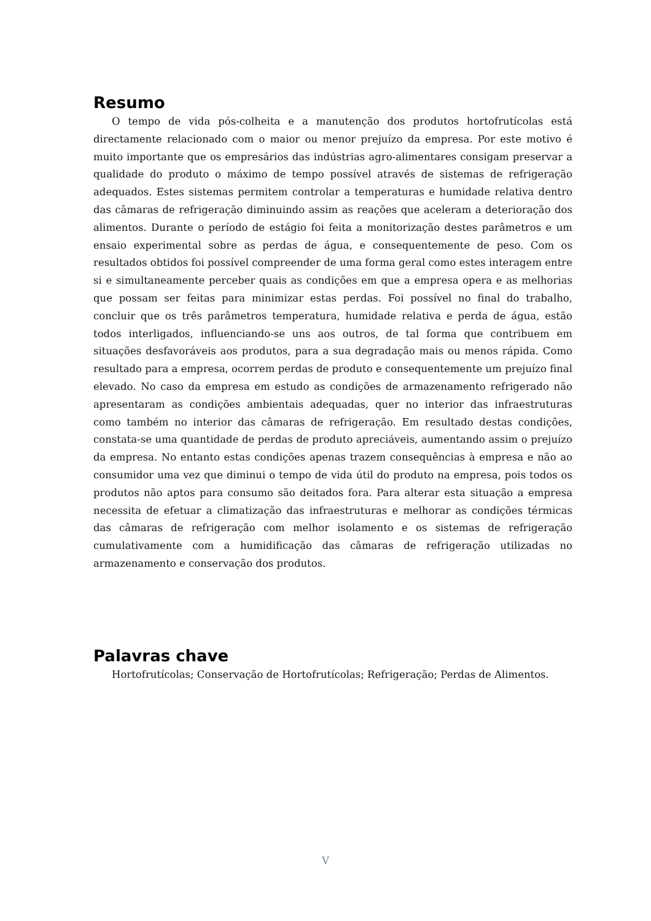Resumo
O tempo de vida pós-colheita e a manutenção dos produtos hortofrutícolas está directamente relacionado com o maior ou menor prejuízo da empresa. Por este motivo é muito importante que os empresários das indústrias agro-alimentares consigam preservar a qualidade do produto o máximo de tempo possível através de sistemas de refrigeração adequados. Estes sistemas permitem controlar a temperaturas e humidade relativa dentro das câmaras de refrigeração diminuindo assim as reações que aceleram a deterioração dos alimentos. Durante o período de estágio foi feita a monitorização destes parâmetros e um ensaio experimental sobre as perdas de água, e consequentemente de peso. Com os resultados obtidos foi possível compreender de uma forma geral como estes interagem entre si e simultaneamente perceber quais as condições em que a empresa opera e as melhorias que possam ser feitas para minimizar estas perdas. Foi possível no final do trabalho, concluir que os três parâmetros temperatura, humidade relativa e perda de água, estão todos interligados, influenciando-se uns aos outros, de tal forma que contribuem em situações desfavoráveis aos produtos, para a sua degradação mais ou menos rápida. Como resultado para a empresa, ocorrem perdas de produto e consequentemente um prejuízo final elevado. No caso da empresa em estudo as condições de armazenamento refrigerado não apresentaram as condições ambientais adequadas, quer no interior das infraestruturas como também no interior das câmaras de refrigeração. Em resultado destas condições, constata-se uma quantidade de perdas de produto apreciáveis, aumentando assim o prejuízo da empresa. No entanto estas condições apenas trazem consequências à empresa e não ao consumidor uma vez que diminui o tempo de vida útil do produto na empresa, pois todos os produtos não aptos para consumo são deitados fora. Para alterar esta situação a empresa necessita de efetuar a climatização das infraestruturas e melhorar as condições térmicas das câmaras de refrigeração com melhor isolamento e os sistemas de refrigeração cumulativamente com a humidificação das câmaras de refrigeração utilizadas no armazenamento e conservação dos produtos.
Palavras chave
Hortofrutícolas; Conservação de Hortofrutícolas; Refrigeração; Perdas de Alimentos.
V